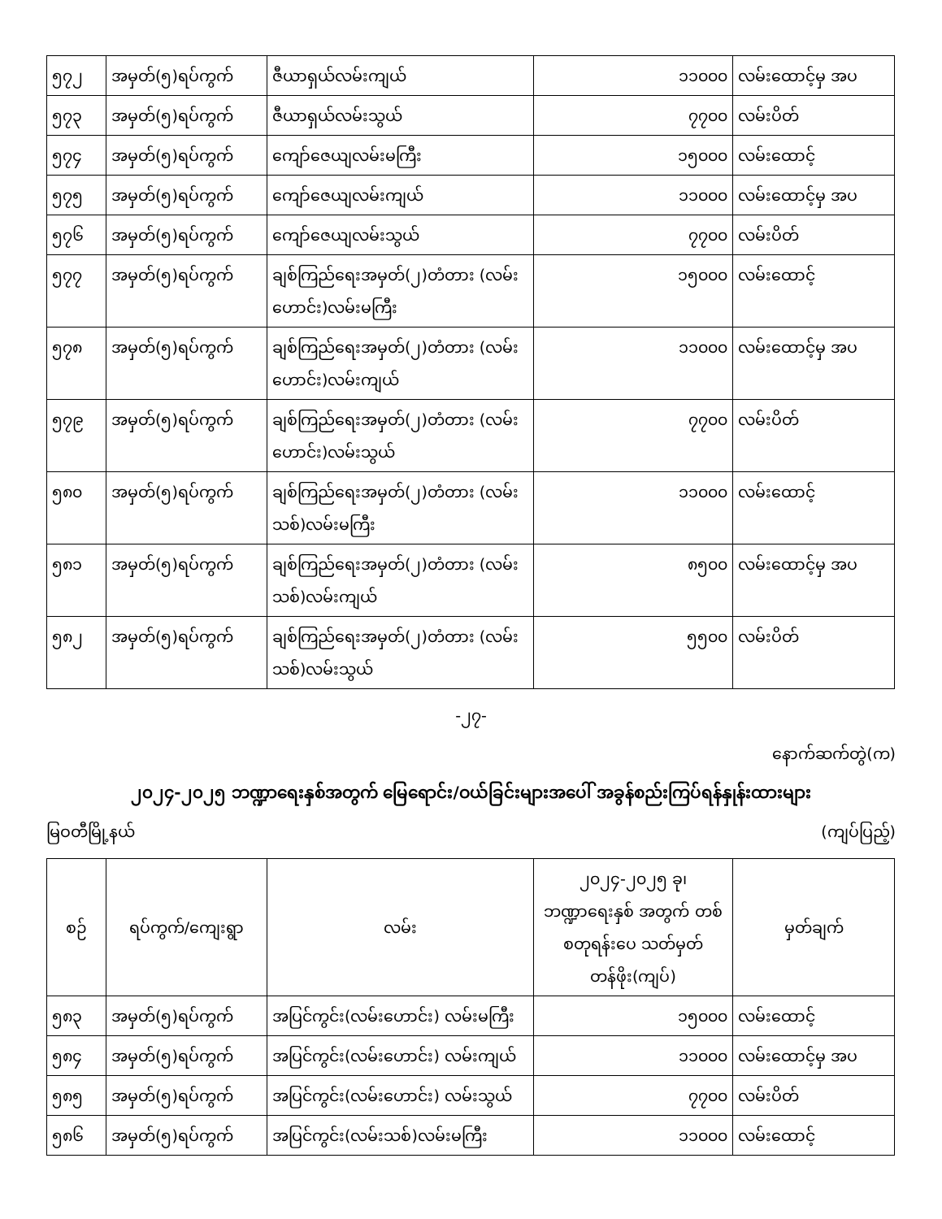| ၅၇၂ | အမှတ်(၅)ရပ်ကွက် | ဇီယာရှယ်လမ်းကျယ် | ၁၁၀၀၀ | လမ်းထောင့်မှ အပ |
| ၅၇၃ | အမှတ်(၅)ရပ်ကွက် | ဇီယာရှယ်လမ်းသွယ် | ၇၇၀၀ | လမ်းပိတ် |
| ၅၇၄ | အမှတ်(၅)ရပ်ကွက် | ကျော်ဇေယျလမ်းမကြီး | ၁၅၀၀၀ | လမ်းထောင့် |
| ၅၇၅ | အမှတ်(၅)ရပ်ကွက် | ကျော်ဇေယျလမ်းကျယ် | ၁၁၀၀၀ | လမ်းထောင့်မှ အပ |
| ၅၇၆ | အမှတ်(၅)ရပ်ကွက် | ကျော်ဇေယျလမ်းသွယ် | ၇၇၀၀ | လမ်းပိတ် |
| ၅၇၇ | အမှတ်(၅)ရပ်ကွက် | ချစ်ကြည်ရေးအမှတ်(၂)တံတား (လမ်းဟောင်း)လမ်းမကြီး | ၁၅၀၀၀ | လမ်းထောင့် |
| ၅၇၈ | အမှတ်(၅)ရပ်ကွက် | ချစ်ကြည်ရေးအမှတ်(၂)တံတား (လမ်းဟောင်း)လမ်းကျယ် | ၁၁၀၀၀ | လမ်းထောင့်မှ အပ |
| ၅၇၉ | အမှတ်(၅)ရပ်ကွက် | ချစ်ကြည်ရေးအမှတ်(၂)တံတား (လမ်းဟောင်း)လမ်းသွယ် | ၇၇၀၀ | လမ်းပိတ် |
| ၅၈၀ | အမှတ်(၅)ရပ်ကွက် | ချစ်ကြည်ရေးအမှတ်(၂)တံတား (လမ်းသစ်)လမ်းမကြီး | ၁၁၀၀၀ | လမ်းထောင့် |
| ၅၈၁ | အမှတ်(၅)ရပ်ကွက် | ချစ်ကြည်ရေးအမှတ်(၂)တံတား (လမ်းသစ်)လမ်းကျယ် | ၈၅၀၀ | လမ်းထောင့်မှ အပ |
| ၅၈၂ | အမှတ်(၅)ရပ်ကွက် | ချစ်ကြည်ရေးအမှတ်(၂)တံတား (လမ်းသစ်)လမ်းသွယ် | ၅၅၀၀ | လမ်းပိတ် |
-၂၇-
နောက်ဆက်တွဲ(က)
၂၀၂၄-၂၀၂၅ ဘဏ္ဍာရေးနှစ်အတွက် မြေရောင်း/ဝယ်ခြင်းများအပေါ် အခွန်စည်းကြပ်ရန်နှုန်းထားများ
မြဝတီမြို့နယ် (ကျပ်ပြည့်)
| စဉ် | ရပ်ကွက်/ကျေးရွာ | လမ်း | ၂၀၂၄-၂၀၂၅ ခု၊ ဘဏ္ဍာရေးနှစ် အတွက် တစ်စတုရန်းပေ သတ်မှတ်တန်ဖိုး(ကျပ်) | မှတ်ချက် |
| --- | --- | --- | --- | --- |
| ၅၈၃ | အမှတ်(၅)ရပ်ကွက် | အပြင်ကွင်း(လမ်းဟောင်း) လမ်းမကြီး | ၁၅၀၀၀ | လမ်းထောင့် |
| ၅၈၄ | အမှတ်(၅)ရပ်ကွက် | အပြင်ကွင်း(လမ်းဟောင်း) လမ်းကျယ် | ၁၁၀၀၀ | လမ်းထောင့်မှ အပ |
| ၅၈၅ | အမှတ်(၅)ရပ်ကွက် | အပြင်ကွင်း(လမ်းဟောင်း) လမ်းသွယ် | ၇၇၀၀ | လမ်းပိတ် |
| ၅၈၆ | အမှတ်(၅)ရပ်ကွက် | အပြင်ကွင်း(လမ်းသစ်)လမ်းမကြီး | ၁၁၀၀၀ | လမ်းထောင့် |